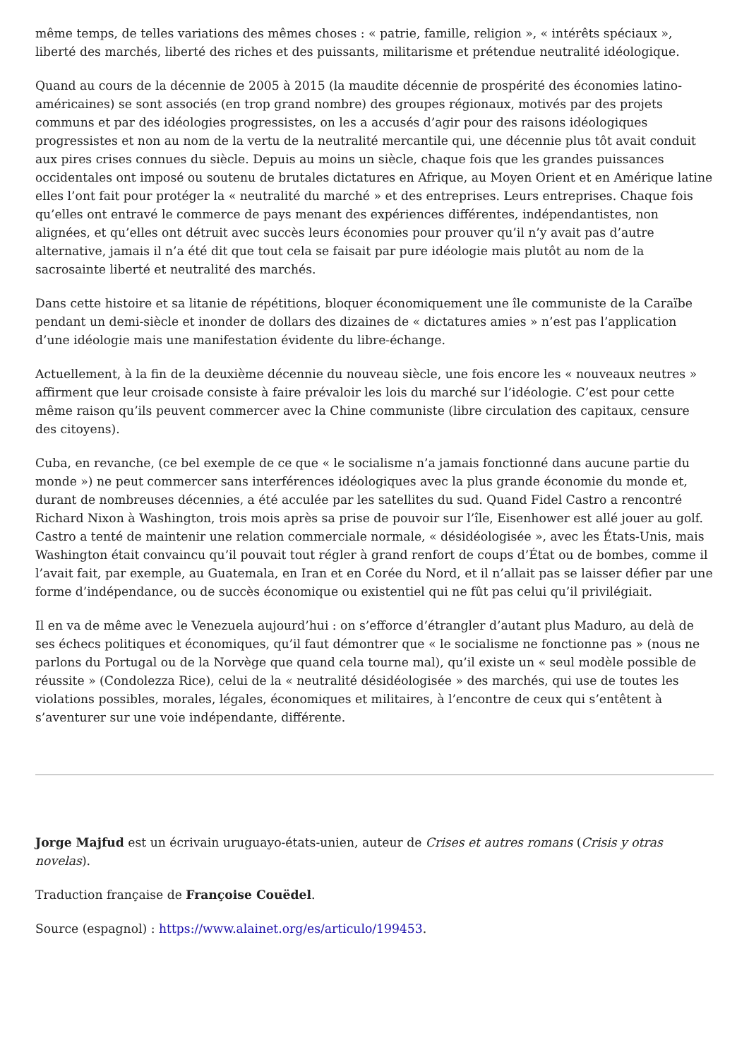même temps, de telles variations des mêmes choses : « patrie, famille, religion », « intérêts spéciaux », liberté des marchés, liberté des riches et des puissants, militarisme et prétendue neutralité idéologique.
Quand au cours de la décennie de 2005 à 2015 (la maudite décennie de prospérité des économies latino-américaines) se sont associés (en trop grand nombre) des groupes régionaux, motivés par des projets communs et par des idéologies progressistes, on les a accusés d’agir pour des raisons idéologiques progressistes et non au nom de la vertu de la neutralité mercantile qui, une décennie plus tôt avait conduit aux pires crises connues du siècle. Depuis au moins un siècle, chaque fois que les grandes puissances occidentales ont imposé ou soutenu de brutales dictatures en Afrique, au Moyen Orient et en Amérique latine elles l’ont fait pour protéger la « neutralité du marché » et des entreprises. Leurs entreprises. Chaque fois qu’elles ont entravé le commerce de pays menant des expériences différentes, indépendantistes, non alignées, et qu’elles ont détruit avec succès leurs économies pour prouver qu’il n’y avait pas d’autre alternative, jamais il n’a été dit que tout cela se faisait par pure idéologie mais plutôt au nom de la sacrosainte liberté et neutralité des marchés.
Dans cette histoire et sa litanie de répétitions, bloquer économiquement une île communiste de la Caraïbe pendant un demi-siècle et inonder de dollars des dizaines de « dictatures amies » n’est pas l’application d’une idéologie mais une manifestation évidente du libre-échange.
Actuellement, à la fin de la deuxième décennie du nouveau siècle, une fois encore les « nouveaux neutres » affirment que leur croisade consiste à faire prévaloir les lois du marché sur l’idéologie. C’est pour cette même raison qu’ils peuvent commercer avec la Chine communiste (libre circulation des capitaux, censure des citoyens).
Cuba, en revanche, (ce bel exemple de ce que « le socialisme n’a jamais fonctionné dans aucune partie du monde ») ne peut commercer sans interférences idéologiques avec la plus grande économie du monde et, durant de nombreuses décennies, a été acculée par les satellites du sud. Quand Fidel Castro a rencontré Richard Nixon à Washington, trois mois après sa prise de pouvoir sur l’île, Eisenhower est allé jouer au golf. Castro a tenté de maintenir une relation commerciale normale, « désidéologisée », avec les États-Unis, mais Washington était convaincu qu’il pouvait tout régler à grand renfort de coups d’État ou de bombes, comme il l’avait fait, par exemple, au Guatemala, en Iran et en Corée du Nord, et il n’allait pas se laisser défier par une forme d’indépendance, ou de succès économique ou existentiel qui ne fût pas celui qu’il privilégiait.
Il en va de même avec le Venezuela aujourd’hui : on s’efforce d’étrangler d’autant plus Maduro, au delà de ses échecs politiques et économiques, qu’il faut démontrer que « le socialisme ne fonctionne pas » (nous ne parlons du Portugal ou de la Norvège que quand cela tourne mal), qu’il existe un « seul modèle possible de réussite » (Condolezza Rice), celui de la « neutralité désidéologisée » des marchés, qui use de toutes les violations possibles, morales, légales, économiques et militaires, à l’encontre de ceux qui s’entêtent à s’aventurer sur une voie indépendante, différente.
Jorge Majfud est un écrivain uruguayo-états-unien, auteur de Crises et autres romans (Crisis y otras novelas).
Traduction française de Françoise Couëdel.
Source (espagnol) : https://www.alainet.org/es/articulo/199453.